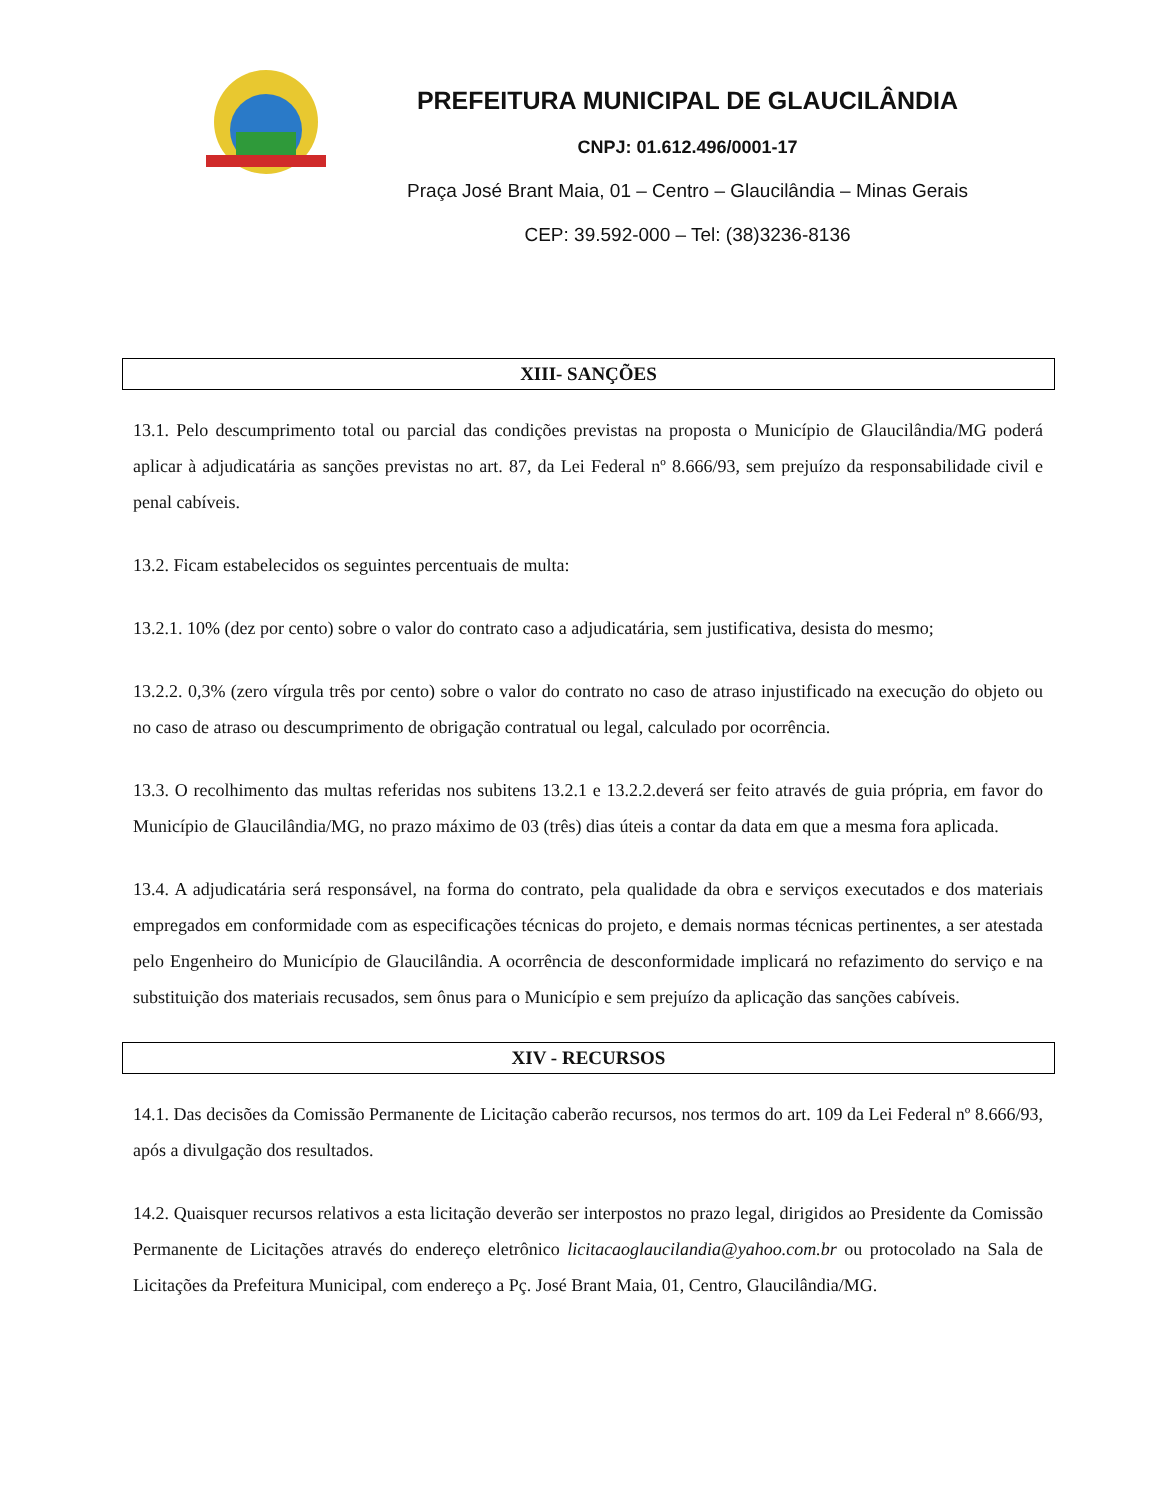PREFEITURA MUNICIPAL DE GLAUCILÂNDIA
CNPJ: 01.612.496/0001-17
Praça José Brant Maia, 01 – Centro – Glaucilândia – Minas Gerais
CEP: 39.592-000 – Tel: (38)3236-8136
XIII- SANÇÕES
13.1. Pelo descumprimento total ou parcial das condições previstas na proposta o Município de Glaucilândia/MG poderá aplicar à adjudicatária as sanções previstas no art. 87, da Lei Federal nº 8.666/93, sem prejuízo da responsabilidade civil e penal cabíveis.
13.2. Ficam estabelecidos os seguintes percentuais de multa:
13.2.1. 10% (dez por cento) sobre o valor do contrato caso a adjudicatária, sem justificativa, desista do mesmo;
13.2.2. 0,3% (zero vírgula três por cento) sobre o valor do contrato no caso de atraso injustificado na execução do objeto ou no caso de atraso ou descumprimento de obrigação contratual ou legal, calculado por ocorrência.
13.3. O recolhimento das multas referidas nos subitens 13.2.1 e 13.2.2.deverá ser feito através de guia própria, em favor do Município de Glaucilândia/MG, no prazo máximo de 03 (três) dias úteis a contar da data em que a mesma fora aplicada.
13.4. A adjudicatária será responsável, na forma do contrato, pela qualidade da obra e serviços executados e dos materiais empregados em conformidade com as especificações técnicas do projeto, e demais normas técnicas pertinentes, a ser atestada pelo Engenheiro do Município de Glaucilândia. A ocorrência de desconformidade implicará no refazimento do serviço e na substituição dos materiais recusados, sem ônus para o Município e sem prejuízo da aplicação das sanções cabíveis.
XIV - RECURSOS
14.1. Das decisões da Comissão Permanente de Licitação caberão recursos, nos termos do art. 109 da Lei Federal nº 8.666/93, após a divulgação dos resultados.
14.2. Quaisquer recursos relativos a esta licitação deverão ser interpostos no prazo legal, dirigidos ao Presidente da Comissão Permanente de Licitações através do endereço eletrônico licitacaoglaucilandia@yahoo.com.br ou protocolado na Sala de Licitações da Prefeitura Municipal, com endereço a Pç. José Brant Maia, 01, Centro, Glaucilândia/MG.